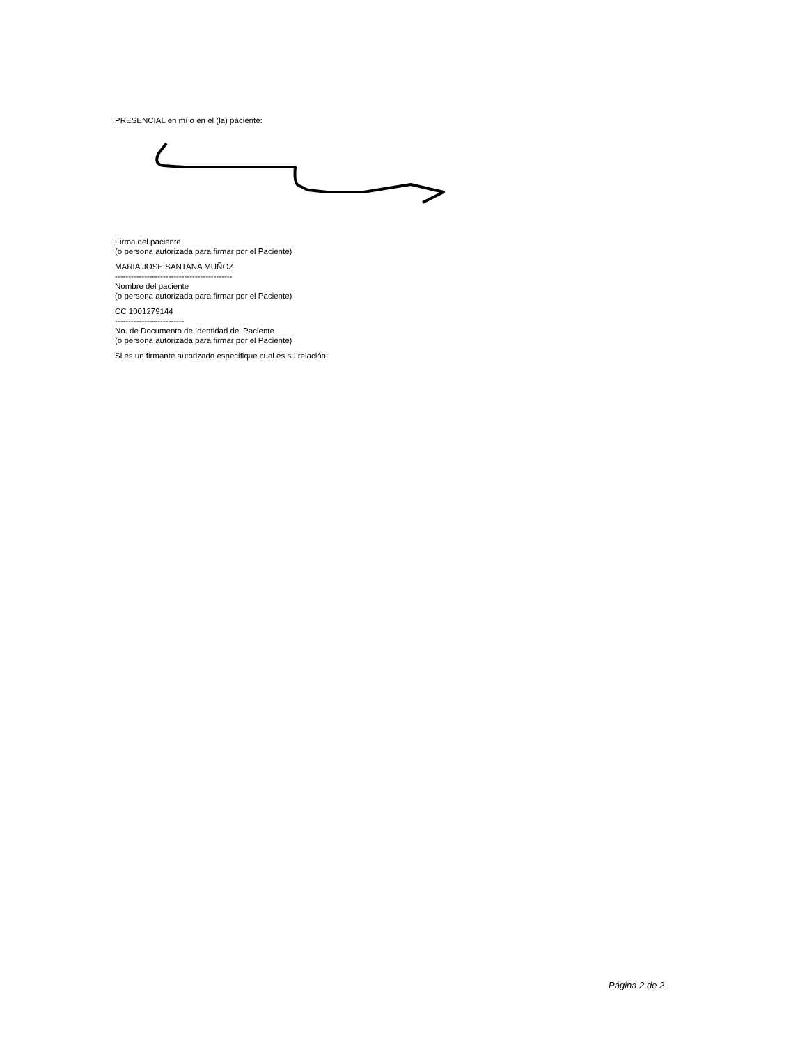PRESENCIAL en mí o en el (la) paciente:
Firma del paciente
(o persona autorizada para firmar por el Paciente)
MARIA JOSE SANTANA MUÑOZ
--------------------------------------------
Nombre del paciente
(o persona autorizada para firmar por el Paciente)
CC 1001279144
--------------------------
No. de Documento de Identidad del Paciente
(o persona autorizada para firmar por el Paciente)
Si es un firmante autorizado especifique cual es su relación:
Página 2 de 2